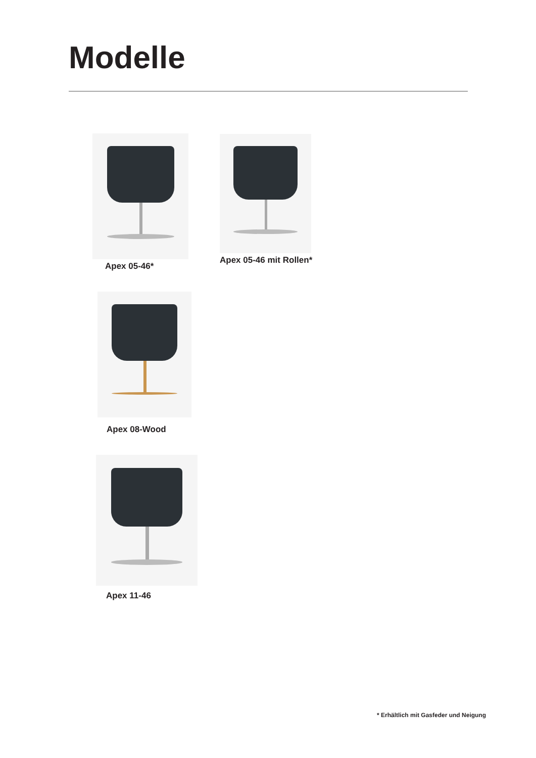Modelle
Apex 05-46* Apex 05-46 mit Rollen*
Apex 08-Wood
Apex 11-46
* Erhältlich mit Gasfeder und Neigung